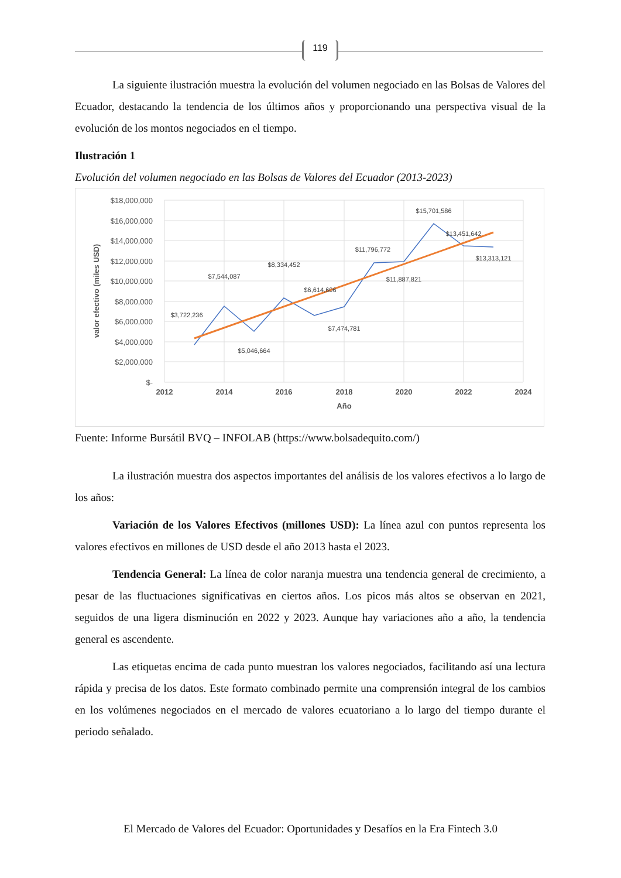119
La siguiente ilustración muestra la evolución del volumen negociado en las Bolsas de Valores del Ecuador, destacando la tendencia de los últimos años y proporcionando una perspectiva visual de la evolución de los montos negociados en el tiempo.
Ilustración 1
Evolución del volumen negociado en las Bolsas de Valores del Ecuador (2013-2023)
$18,000,000
$16,000,000
$14,000,000
$12,000,000
$10,000,000
$8,000,000
$6,000,000
$4,000,000
$2,000,000
$-
2012
2014
2016
2018
2020
2022
2024
Año
valor efectivo (miles USD)
$3,722,236
$7,544,087
$5,046,664
$8,334,452
$6,614,606
$7,474,781
$11,796,772
$11,887,821
$15,701,586
$13,451,642
$13,313,121
Fuente: Informe Bursátil BVQ – INFOLAB (https://www.bolsadequito.com/)
La ilustración muestra dos aspectos importantes del análisis de los valores efectivos a lo largo de los años:
Variación de los Valores Efectivos (millones USD): La línea azul con puntos representa los valores efectivos en millones de USD desde el año 2013 hasta el 2023.
Tendencia General: La línea de color naranja muestra una tendencia general de crecimiento, a pesar de las fluctuaciones significativas en ciertos años. Los picos más altos se observan en 2021, seguidos de una ligera disminución en 2022 y 2023. Aunque hay variaciones año a año, la tendencia general es ascendente.
Las etiquetas encima de cada punto muestran los valores negociados, facilitando así una lectura rápida y precisa de los datos. Este formato combinado permite una comprensión integral de los cambios en los volúmenes negociados en el mercado de valores ecuatoriano a lo largo del tiempo durante el periodo señalado.
El Mercado de Valores del Ecuador: Oportunidades y Desafíos en la Era Fintech 3.0